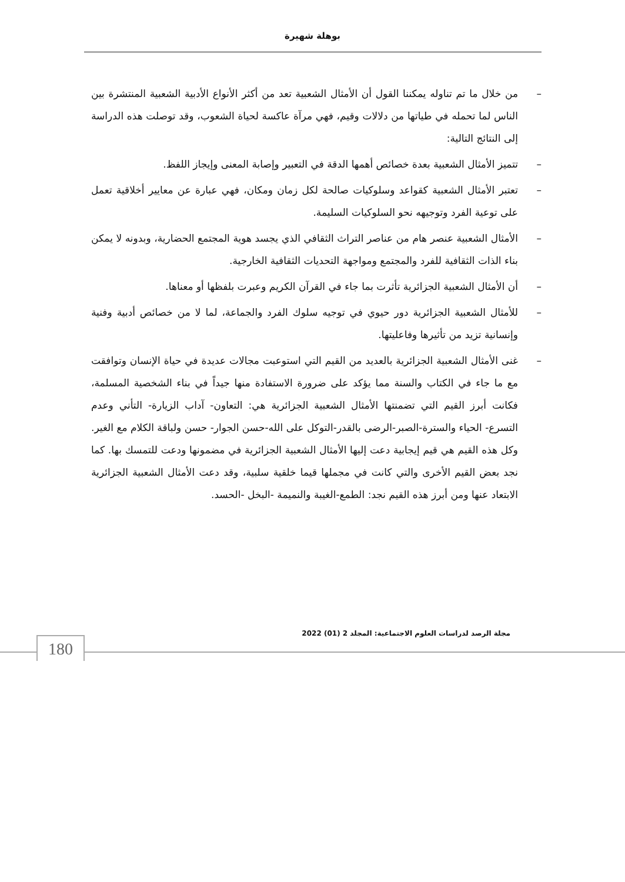بوهلة شهيرة
– من خلال ما تم تناوله يمكننا القول أن الأمثال الشعبية تعد من أكثر الأنواع الأدبية الشعبية المنتشرة بين الناس لما تحمله في طياتها من دلالات وقيم، فهي مرآة عاكسة لحياة الشعوب، وقد توصلت هذه الدراسة إلى النتائج التالية:
– تتميز الأمثال الشعبية بعدة خصائص أهمها الدقة في التعبير وإصابة المعنى وإيجاز اللفظ.
– تعتبر الأمثال الشعبية كقواعد وسلوكيات صالحة لكل زمان ومكان، فهي عبارة عن معايير أخلاقية تعمل على توعية الفرد وتوجيهه نحو السلوكيات السليمة.
– الأمثال الشعبية عنصر هام من عناصر التراث الثقافي الذي يجسد هوية المجتمع الحضارية، وبدونه لا يمكن بناء الذات الثقافية للفرد والمجتمع ومواجهة التحديات الثقافية الخارجية.
– أن الأمثال الشعبية الجزائرية تأثرت بما جاء في القرآن الكريم وعبرت بلفظها أو معناها.
– للأمثال الشعبية الجزائرية دور حيوي في توجيه سلوك الفرد والجماعة، لما لا من خصائص أدبية وفنية وإنسانية تزيد من تأثيرها وفاعليتها.
– غنى الأمثال الشعبية الجزائرية بالعديد من القيم التي استوعبت مجالات عديدة في حياة الإنسان وتوافقت مع ما جاء في الكتاب والسنة مما يؤكد على ضرورة الاستفادة منها جيداً في بناء الشخصية المسلمة، فكانت أبرز القيم التي تضمنتها الأمثال الشعبية الجزائرية هي: التعاون- آداب الزيارة- التأني وعدم التسرع- الحياء والسترة-الصبر-الرضى بالقدر-التوكل على الله-حسن الجوار- حسن ولباقة الكلام مع الغير. وكل هذه القيم هي قيم إيجابية دعت إليها الأمثال الشعبية الجزائرية في مضمونها ودعت للتمسك بها. كما نجد بعض القيم الأخرى والتي كانت في مجملها قيما خلقية سلبية، وقد دعت الأمثال الشعبية الجزائرية الابتعاد عنها ومن أبرز هذه القيم نجد: الطمع-الغيبة والنميمة -البخل -الحسد.
مجلة الرصد لدراسات العلوم الاجتماعية: المجلد 2 (01) 2022
180